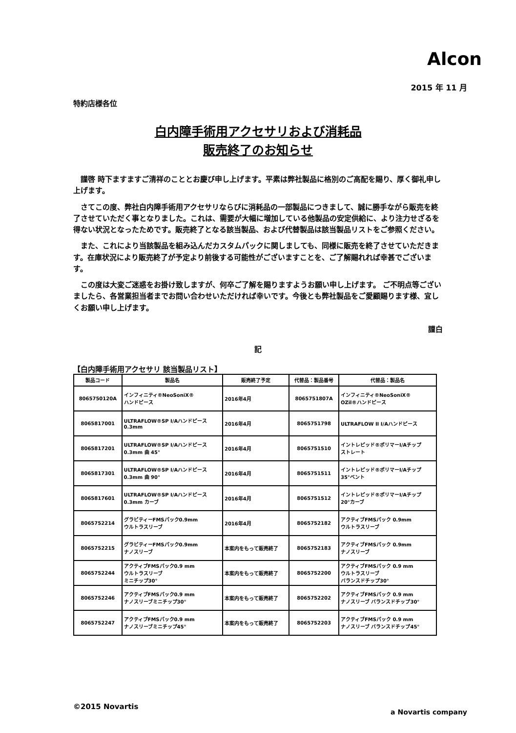Alcon
2015 年 11 月
特約店様各位
白内障手術用アクセサリおよび消耗品
販売終了のお知らせ
謹啓 時下ますますご清祥のこととお慶び申し上げます。平素は弊社製品に格別のご高配を賜り、厚く御礼申し上げます。
さてこの度、弊社白内障手術用アクセサリならびに消耗品の一部製品につきまして、誠に勝手ながら販売を終了させていただく事となりました。これは、需要が大幅に増加している他製品の安定供給に、より注力せざるを得ない状況となったためです。販売終了となる該当製品、および代替製品は該当製品リストをご参照ください。
また、これにより当該製品を組み込んだカスタムパックに関しましても、同様に販売を終了させていただきます。在庫状況により販売終了が予定より前後する可能性がございますことを、ご了解賜れれば幸甚でございます。
この度は大変ご迷惑をお掛け致しますが、何卒ご了解を賜りますようお願い申し上げます。 ご不明点等ございましたら、各営業担当者までお問い合わせいただければ幸いです。今後とも弊社製品をご愛顧賜ります様、宜しくお願い申し上げます。
謹白
記
【白内障手術用アクセサリ 該当製品リスト】
| 製品コード | 製品名 | 販売終了予定 | 代替品：製品番号 | 代替品：製品名 |
| --- | --- | --- | --- | --- |
| 8065750120A | インフィニティ®NeoSoniX® ハンドピース | 2016年4月 | 8065751807A | インフィニティ®NeoSoniX® OZil®ハンドピース |
| 8065817001 | ULTRAFLOW®SP I/Aハンドピース 0.3mm | 2016年4月 | 8065751798 | ULTRAFLOW II I/Aハンドピース |
| 8065817201 | ULTRAFLOW®SP I/Aハンドピース 0.3mm 曲 45° | 2016年4月 | 8065751510 | イントレピッド®ポリマーI/Aチップ ストレート |
| 8065817301 | ULTRAFLOW®SP I/Aハンドピース 0.3mm 曲 90° | 2016年4月 | 8065751511 | イントレピッド®ポリマーI/Aチップ 35°ベント |
| 8065817601 | ULTRAFLOW®SP I/Aハンドピース 0.3mm カーブ | 2016年4月 | 8065751512 | イントレピッド®ポリマーI/Aチップ 20°カーブ |
| 8065752214 | グラビティーFMSパック0.9mm ウルトラスリーブ | 2016年4月 | 8065752182 | アクティブFMSパック 0.9mm ウルトラスリーブ |
| 8065752215 | グラビティーFMSパック0.9mm ナノスリーブ | 本案内をもって販売終了 | 8065752183 | アクティブFMSパック 0.9mm ナノスリーブ |
| 8065752244 | アクティブFMSパック0.9 mm ウルトラスリーブ ミニチップ30° | 本案内をもって販売終了 | 8065752200 | アクティブFMSパック 0.9 mm ウルトラスリーブ バランスドチップ30° |
| 8065752246 | アクティブFMSパック0.9 mm ナノスリーブミニチップ30° | 本案内をもって販売終了 | 8065752202 | アクティブFMSパック 0.9 mm ナノスリーブ バランスドチップ30° |
| 8065752247 | アクティブFMSパック0.9 mm ナノスリーブミニチップ45° | 本案内をもって販売終了 | 8065752203 | アクティブFMSパック 0.9 mm ナノスリーブ バランスドチップ45° |
©2015 Novartis
a Novartis company